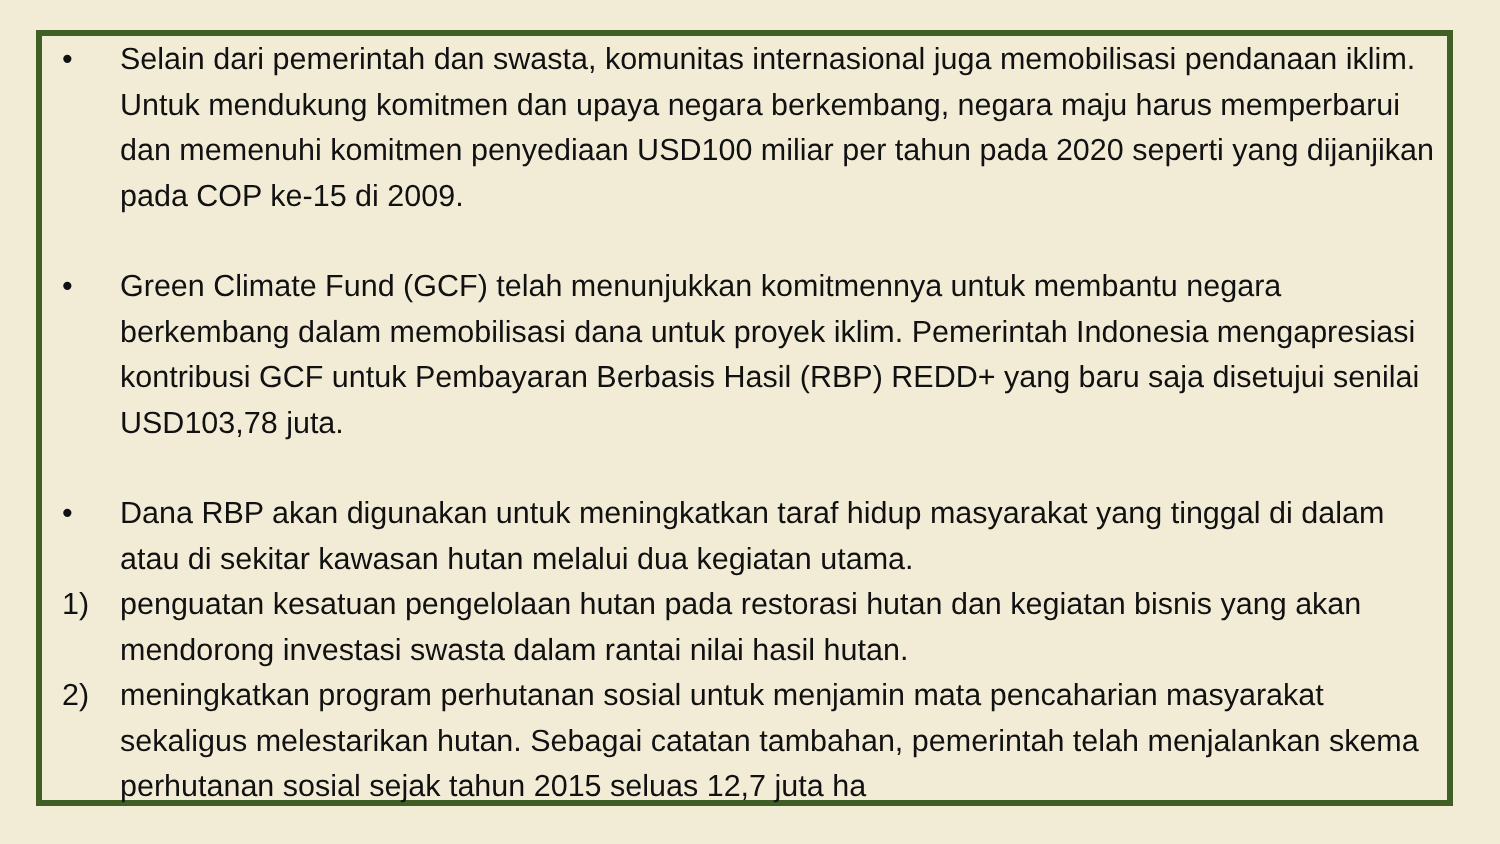• Selain dari pemerintah dan swasta, komunitas internasional juga memobilisasi pendanaan iklim. Untuk mendukung komitmen dan upaya negara berkembang, negara maju harus memperbarui dan memenuhi komitmen penyediaan USD100 miliar per tahun pada 2020 seperti yang dijanjikan pada COP ke-15 di 2009.
• Green Climate Fund (GCF) telah menunjukkan komitmennya untuk membantu negara berkembang dalam memobilisasi dana untuk proyek iklim. Pemerintah Indonesia mengapresiasi kontribusi GCF untuk Pembayaran Berbasis Hasil (RBP) REDD+ yang baru saja disetujui senilai USD103,78 juta.
• Dana RBP akan digunakan untuk meningkatkan taraf hidup masyarakat yang tinggal di dalam atau di sekitar kawasan hutan melalui dua kegiatan utama.
1) penguatan kesatuan pengelolaan hutan pada restorasi hutan dan kegiatan bisnis yang akan mendorong investasi swasta dalam rantai nilai hasil hutan.
2) meningkatkan program perhutanan sosial untuk menjamin mata pencaharian masyarakat sekaligus melestarikan hutan. Sebagai catatan tambahan, pemerintah telah menjalankan skema perhutanan sosial sejak tahun 2015 seluas 12,7 juta ha